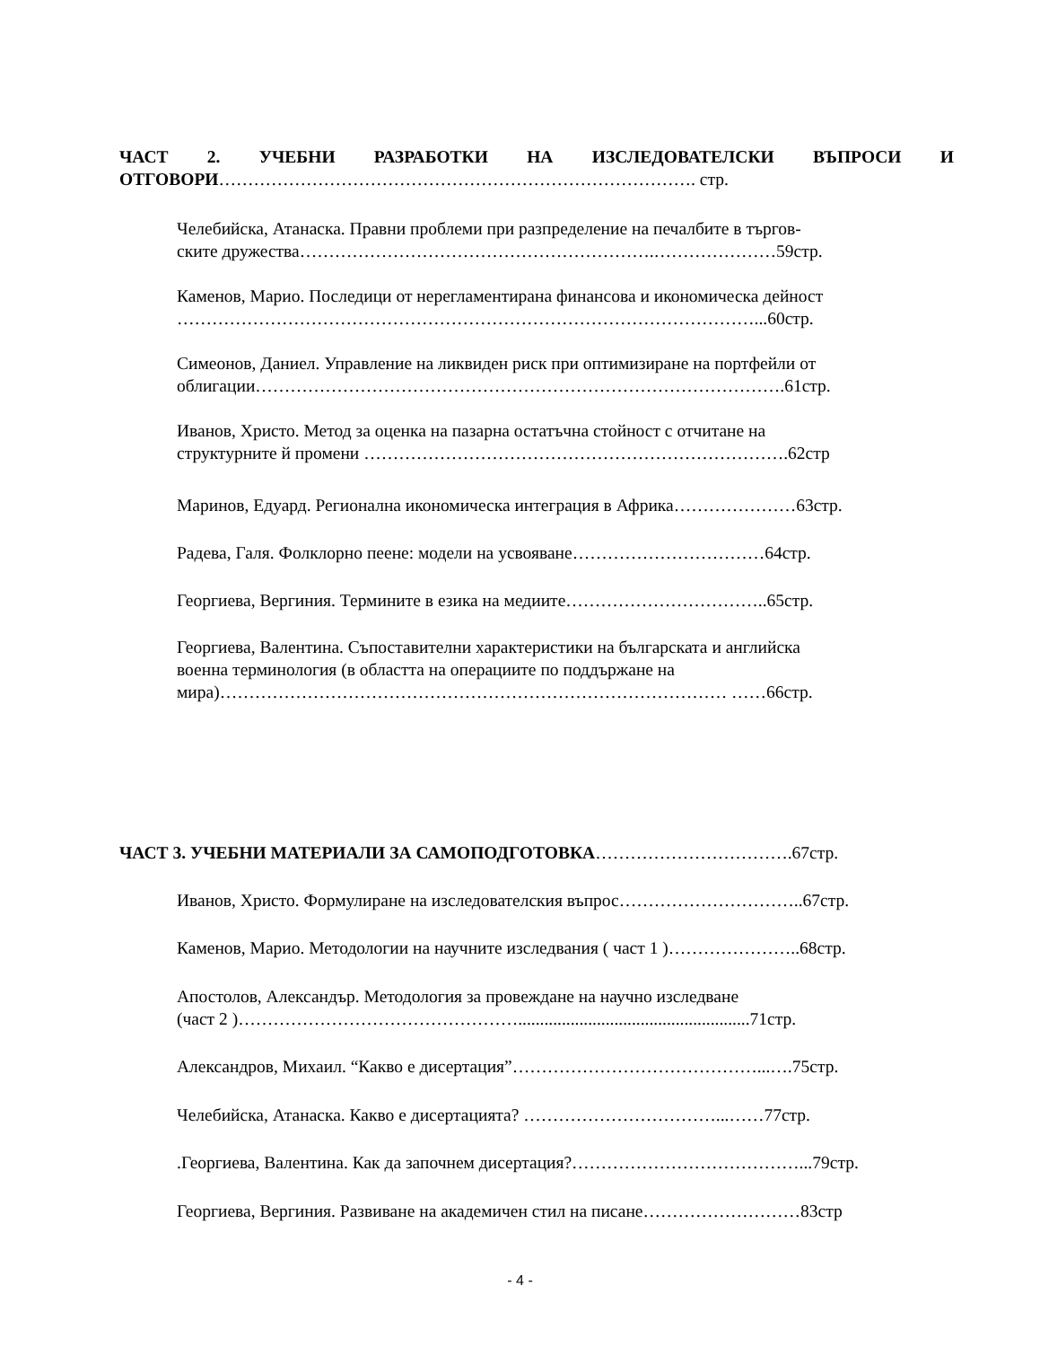ЧАСТ 2. УЧЕБНИ РАЗРАБОТКИ НА ИЗСЛЕДОВАТЕЛСКИ ВЪПРОСИ И
ОТГОВОРИ………………………………………………………………………. стр.
Челебийска, Атанаска. Правни проблеми при разпределение на печалбите в търгов-
ските дружества…………………………………………………….…………………59стр.
Каменов, Марио. Последици от нерегламентирана финансова и икономическа дейност
………………………………………………………………………………………...60стр.
Симеонов, Даниел. Управление на ликвиден риск при оптимизиране на портфейли от
облигации……………………………………………………………………………….61стр.
Иванов, Христо. Метод за оценка на пазарна остатъчна стойност с отчитане на
структурните й промени ……………………………………………………………….62стр
Маринов, Едуард. Регионална икономическа интеграция в Африка…………………63стр.
Радева, Галя. Фолклорно пеене: модели на усвояване……………………………64стр.
Георгиева, Вергиния. Термините в езика на медиите……………………………..65стр.
Георгиева, Валентина. Съпоставителни характеристики на българската и английска
военна терминология (в областта на операциите по поддържане на
мира)…………………………………………………………………………… ……66стр.
ЧАСТ 3. УЧЕБНИ МАТЕРИАЛИ ЗА САМОПОДГОТОВКА…………………………….67стр.
Иванов, Христо. Формулиране на изследователския въпрос…………………………..67стр.
Каменов, Марио. Методологии на научните изследвания ( част 1 )…………………..68стр.
Апостолов, Александър. Методология за провеждане на научно изследване
(част 2 )………………………………………….....................................................71стр.
Александров, Михаил. “Какво е дисертация”……………………………………...….75стр.
Челебийска, Атанаска. Какво е дисертацията? ……………………………...……77стр.
.Георгиева, Валентина. Как да започнем дисертация?…………………………………...79стр.
Георгиева, Вергиния. Развиване на академичен стил на писане………………………83стр
- 4 -